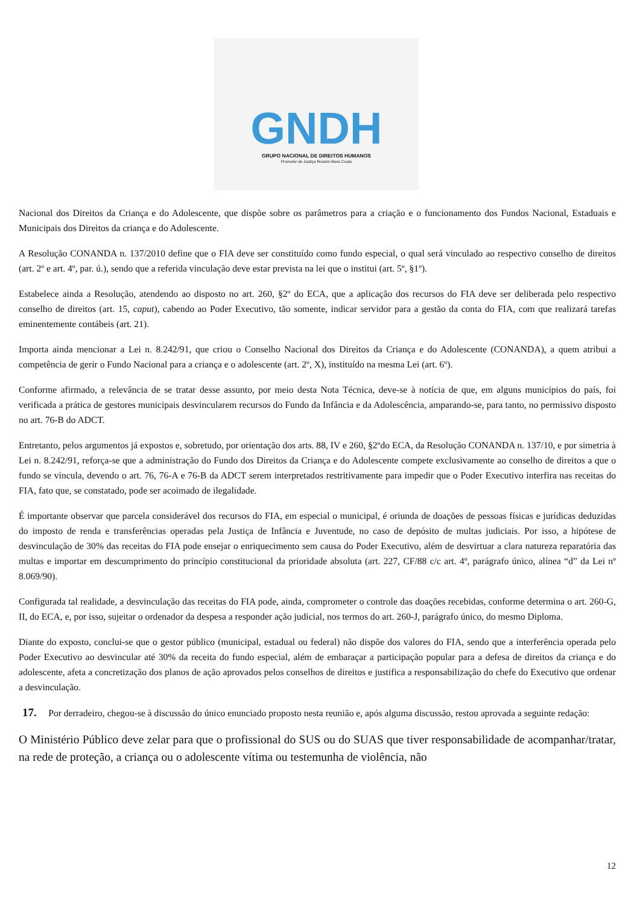GNDH
GRUPO NACIONAL DE DIREITOS HUMANOS
Promotor de Justiça Rossini Alves Couto
Nacional dos Direitos da Criança e do Adolescente, que dispõe sobre os parâmetros para a criação e o funcionamento dos Fundos Nacional, Estaduais e Municipais dos Direitos da criança e do Adolescente.
A Resolução CONANDA n. 137/2010 define que o FIA deve ser constituído como fundo especial, o qual será vinculado ao respectivo conselho de direitos (art. 2º e art. 4º, par. ú.), sendo que a referida vinculação deve estar prevista na lei que o institui (art. 5º, §1º).
Estabelece ainda a Resolução, atendendo ao disposto no art. 260, §2º do ECA, que a aplicação dos recursos do FIA deve ser deliberada pelo respectivo conselho de direitos (art. 15, caput), cabendo ao Poder Executivo, tão somente, indicar servidor para a gestão da conta do FIA, com que realizará tarefas eminentemente contábeis (art. 21).
Importa ainda mencionar a Lei n. 8.242/91, que criou o Conselho Nacional dos Direitos da Criança e do Adolescente (CONANDA), a quem atribui a competência de gerir o Fundo Nacional para a criança e o adolescente (art. 2º, X), instituído na mesma Lei (art. 6º).
Conforme afirmado, a relevância de se tratar desse assunto, por meio desta Nota Técnica, deve-se à notícia de que, em alguns municípios do país, foi verificada a prática de gestores municipais desvincularem recursos do Fundo da Infância e da Adolescência, amparando-se, para tanto, no permissivo disposto no art. 76-B do ADCT.
Entretanto, pelos argumentos já expostos e, sobretudo, por orientação dos arts. 88, IV e 260, §2ºdo ECA, da Resolução CONANDA n. 137/10, e por simetria à Lei n. 8.242/91, reforça-se que a administração do Fundo dos Direitos da Criança e do Adolescente compete exclusivamente ao conselho de direitos a que o fundo se vincula, devendo o art. 76, 76-A e 76-B da ADCT serem interpretados restritivamente para impedir que o Poder Executivo interfira nas receitas do FIA, fato que, se constatado, pode ser acoimado de ilegalidade.
É importante observar que parcela considerável dos recursos do FIA, em especial o municipal, é oriunda de doações de pessoas físicas e jurídicas deduzidas do imposto de renda e transferências operadas pela Justiça de Infância e Juventude, no caso de depósito de multas judiciais. Por isso, a hipótese de desvinculação de 30% das receitas do FIA pode ensejar o enriquecimento sem causa do Poder Executivo, além de desvirtuar a clara natureza reparatória das multas e importar em descumprimento do princípio constitucional da prioridade absoluta (art. 227, CF/88 c/c art. 4º, parágrafo único, alínea “d” da Lei nº 8.069/90).
Configurada tal realidade, a desvinculação das receitas do FIA pode, ainda, comprometer o controle das doações recebidas, conforme determina o art. 260-G, II, do ECA, e, por isso, sujeitar o ordenador da despesa a responder ação judicial, nos termos do art. 260-J, parágrafo único, do mesmo Diploma.
Diante do exposto, conclui-se que o gestor público (municipal, estadual ou federal) não dispõe dos valores do FIA, sendo que a interferência operada pelo Poder Executivo ao desvincular até 30% da receita do fundo especial, além de embaraçar a participação popular para a defesa de direitos da criança e do adolescente, afeta a concretização dos planos de ação aprovados pelos conselhos de direitos e justifica a responsabilização do chefe do Executivo que ordenar a desvinculação.
17. Por derradeiro, chegou-se à discussão do único enunciado proposto nesta reunião e, após alguma discussão, restou aprovada a seguinte redação:
O Ministério Público deve zelar para que o profissional do SUS ou do SUAS que tiver responsabilidade de acompanhar/tratar, na rede de proteção, a criança ou o adolescente vítima ou testemunha de violência, não
12